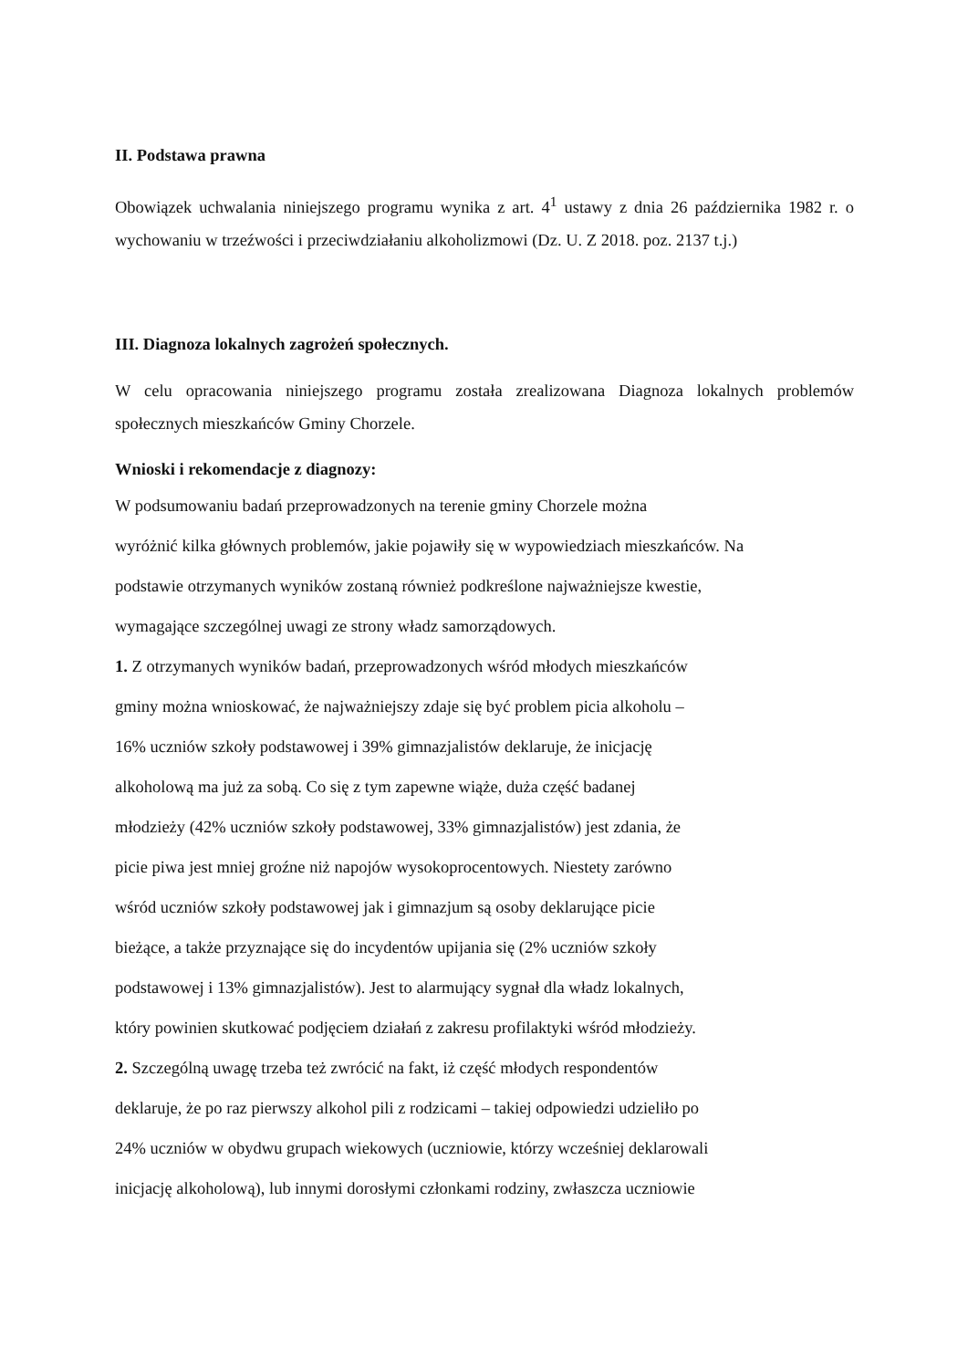II. Podstawa prawna
Obowiązek uchwalania niniejszego programu wynika z art. 4<sup>1</sup> ustawy z dnia 26 października 1982 r. o wychowaniu w trzeźwości i przeciwdziałaniu alkoholizmowi (Dz. U. Z 2018. poz. 2137 t.j.)
III. Diagnoza lokalnych zagrożeń społecznych.
W celu opracowania niniejszego programu została zrealizowana Diagnoza lokalnych problemów społecznych mieszkańców Gminy Chorzele.
Wnioski i rekomendacje z diagnozy:
W podsumowaniu badań przeprowadzonych na terenie gminy Chorzele można
wyróżnić kilka głównych problemów, jakie pojawiły się w wypowiedziach mieszkańców. Na
podstawie otrzymanych wyników zostaną również podkreślone najważniejsze kwestie,
wymagające szczególnej uwagi ze strony władz samorządowych.
1. Z otrzymanych wyników badań, przeprowadzonych wśród młodych mieszkańców
gminy można wnioskować, że najważniejszy zdaje się być problem picia alkoholu –
16% uczniów szkoły podstawowej i 39% gimnazjalistów deklaruje, że inicjację
alkoholową ma już za sobą. Co się z tym zapewne wiąże, duża część badanej
młodzieży (42% uczniów szkoły podstawowej, 33% gimnazjalistów) jest zdania, że
picie piwa jest mniej groźne niż napojów wysokoprocentowych. Niestety zarówno
wśród uczniów szkoły podstawowej jak i gimnazjum są osoby deklarujące picie
bieżące, a także przyznające się do incydentów upijania się (2% uczniów szkoły
podstawowej i 13% gimnazjalistów). Jest to alarmujący sygnał dla władz lokalnych,
który powinien skutkować podjęciem działań z zakresu profilaktyki wśród młodzieży.
2. Szczególną uwagę trzeba też zwrócić na fakt, iż część młodych respondentów
deklaruje, że po raz pierwszy alkohol pili z rodzicami – takiej odpowiedzi udzieliło po
24% uczniów w obydwu grupach wiekowych (uczniowie, którzy wcześniej deklarowali
inicjację alkoholową), lub innymi dorosłymi członkami rodziny, zwłaszcza uczniowie